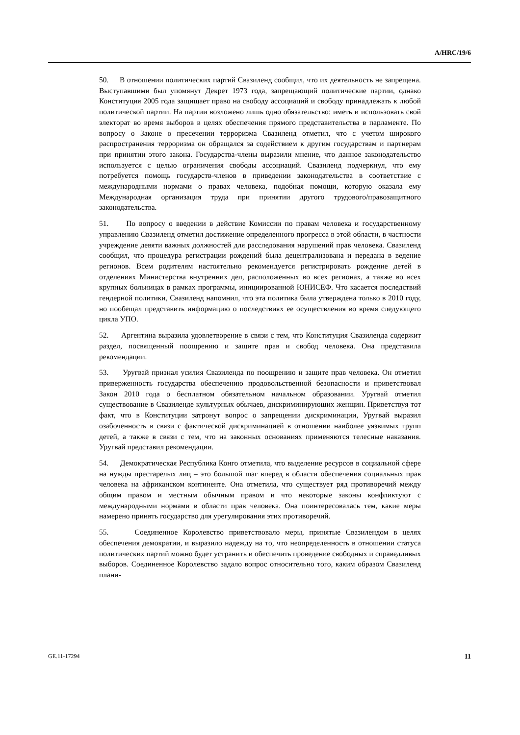A/HRC/19/6
50. В отношении политических партий Свазиленд сообщил, что их деятельность не запрещена. Выступавшими был упомянут Декрет 1973 года, запрещающий политические партии, однако Конституция 2005 года защищает право на свободу ассоциаций и свободу принадлежать к любой политической партии. На партии возложено лишь одно обязательство: иметь и использовать свой электорат во время выборов в целях обеспечения прямого представительства в парламенте. По вопросу о Законе о пресечении терроризма Свазиленд отметил, что с учетом широкого распространения терроризма он обращался за содействием к другим государствам и партнерам при принятии этого закона. Государства-члены выразили мнение, что данное законодательство используется с целью ограничения свободы ассоциаций. Свазиленд подчеркнул, что ему потребуется помощь государств-членов в приведении законодательства в соответствие с международными нормами о правах человека, подобная помощи, которую оказала ему Международная организация труда при принятии другого трудового/правозащитного законодательства.
51. По вопросу о введении в действие Комиссии по правам человека и государственному управлению Свазиленд отметил достижение определенного прогресса в этой области, в частности учреждение девяти важных должностей для расследования нарушений прав человека. Свазиленд сообщил, что процедура регистрации рождений была децентрализована и передана в ведение регионов. Всем родителям настоятельно рекомендуется регистрировать рождение детей в отделениях Министерства внутренних дел, расположенных во всех регионах, а также во всех крупных больницах в рамках программы, инициированной ЮНИСЕФ. Что касается последствий гендерной политики, Свазиленд напомнил, что эта политика была утверждена только в 2010 году, но пообещал представить информацию о последствиях ее осуществления во время следующего цикла УПО.
52. Аргентина выразила удовлетворение в связи с тем, что Конституция Свазиленда содержит раздел, посвященный поощрению и защите прав и свобод человека. Она представила рекомендации.
53. Уругвай признал усилия Свазиленда по поощрению и защите прав человека. Он отметил приверженность государства обеспечению продовольственной безопасности и приветствовал Закон 2010 года о бесплатном обязательном начальном образовании. Уругвай отметил существование в Свазиленде культурных обычаев, дискриминирующих женщин. Приветствуя тот факт, что в Конституции затронут вопрос о запрещении дискриминации, Уругвай выразил озабоченность в связи с фактической дискриминацией в отношении наиболее уязвимых групп детей, а также в связи с тем, что на законных основаниях применяются телесные наказания. Уругвай представил рекомендации.
54. Демократическая Республика Конго отметила, что выделение ресурсов в социальной сфере на нужды престарелых лиц – это большой шаг вперед в области обеспечения социальных прав человека на африканском континенте. Она отметила, что существует ряд противоречий между общим правом и местным обычным правом и что некоторые законы конфликтуют с международными нормами в области прав человека. Она поинтересовалась тем, какие меры намерено принять государство для урегулирования этих противоречий.
55. Соединенное Королевство приветствовало меры, принятые Свазилендом в целях обеспечения демократии, и выразило надежду на то, что неопределенность в отношении статуса политических партий можно будет устранить и обеспечить проведение свободных и справедливых выборов. Соединенное Королевство задало вопрос относительно того, каким образом Свазиленд плани-
GE.11-17294 11